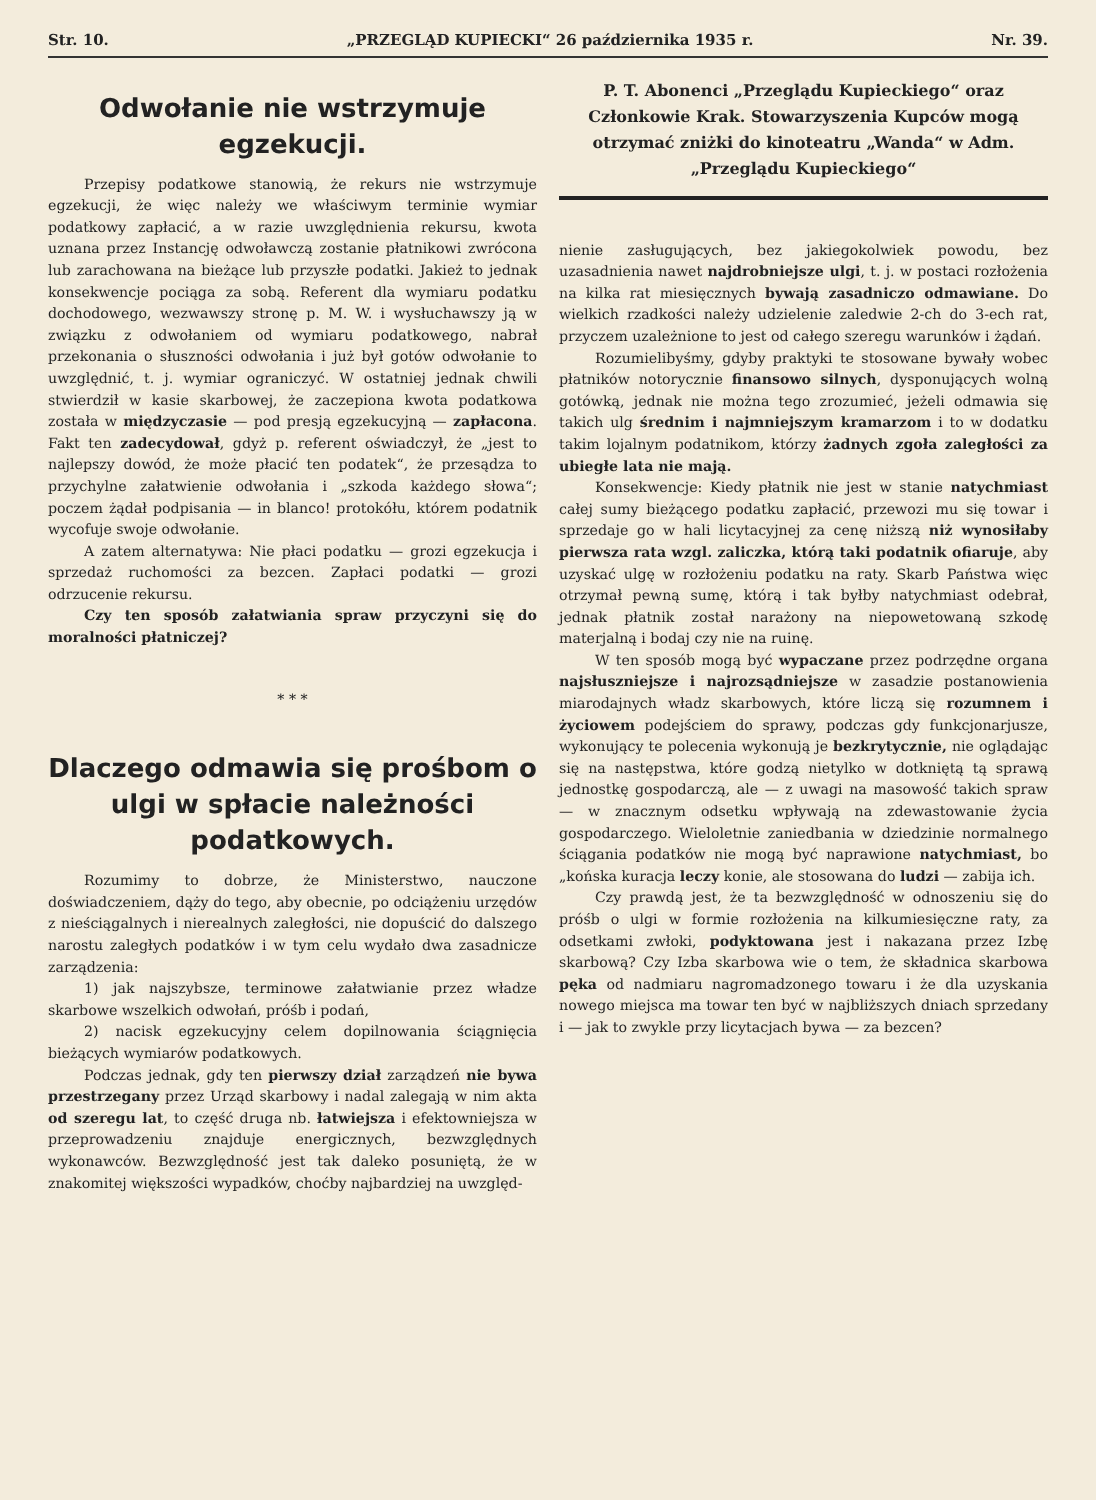Str. 10. „PRZEGLĄD KUPIECKI“ 26 października 1935 r. Nr. 39.
Odwołanie nie wstrzymuje egzekucji.
Przepisy podatkowe stanowią, że rekurs nie wstrzymuje egzekucji, że więc należy we właściwym terminie wymiar podatkowy zapłacić, a w razie uwzględnienia rekursu, kwota uznana przez Instancję odwoławczą zostanie płatnikowi zwrócona lub zarachowana na bieżące lub przyszłe podatki. Jakież to jednak konsekwencje pociąga za sobą. Referent dla wymiaru podatku dochodowego, wezwawszy stronę p. M. W. i wysłuchawszy ją w związku z odwołaniem od wymiaru podatkowego, nabrał przekonania o słuszności odwołania i już był gotów odwołanie to uwzględnić, t. j. wymiar ograniczyć. W ostatniej jednak chwili stwierdził w kasie skarbowej, że zaczepiona kwota podatkowa została w międzyczasie — pod presją egzekucyjną — zapłacona. Fakt ten zadecydował, gdyż p. referent oświadczył, że „jest to najlepszy dowód, że może płacić ten podatek“, że przesądza to przychylne załatwienie odwołania i „szkoda każdego słowa“; poczem żądał podpisania — in blanco! protokółu, którem podatnik wycofuje swoje odwołanie.
A zatem alternatywa: Nie płaci podatku — grozi egzekucja i sprzedaż ruchomości za bezcen. Zapłaci podatki — grozi odrzucenie rekursu.
Czy ten sposób załatwiania spraw przyczyni się do moralności płatniczej?
* * *
Dlaczego odmawia się prośbom o ulgi w spłacie należności podatkowych.
Rozumimy to dobrze, że Ministerstwo, nauczone doświadczeniem, dąży do tego, aby obecnie, po odciążeniu urzędów z nieściągalnych i nierealnych zaległości, nie dopuścić do dalszego narostu zaległych podatków i w tym celu wydało dwa zasadnicze zarządzenia:
1) jak najszybsze, terminowe załatwianie przez władze skarbowe wszelkich odwołań, próśb i podań,
2) nacisk egzekucyjny celem dopilnowania ściągnięcia bieżących wymiarów podatkowych.
Podczas jednak, gdy ten pierwszy dział zarządzeń nie bywa przestrzegany przez Urząd skarbowy i nadal zalegają w nim akta od szeregu lat, to część druga nb. łatwiejsza i efektowniejsza w przeprowadzeniu znajduje energicznych, bezwzględnych wykonawców. Bezwzględność jest tak daleko posuniętą, że w znakomitej większości wypadków, choćby najbardziej na uwzględ-
P. T. Abonenci „Przeglądu Kupieckiego“ oraz Członkowie Krak. Stowarzyszenia Kupców mogą otrzymać zniżki do kinoteatru „Wanda“ w Adm. „Przeglądu Kupieckiego“
nienie zasługujących, bez jakiegokolwiek powodu, bez uzasadnienia nawet najdrobniejsze ulgi, t. j. w postaci rozłożenia na kilka rat miesięcznych bywają zasadniczo odmawiane. Do wielkich rzadkości należy udzielenie zaledwie 2-ch do 3-ech rat, przyczem uzależnione to jest od całego szeregu warunków i żądań.
Rozumielibyśmy, gdyby praktyki te stosowane bywały wobec płatników notorycznie finansowo silnych, dysponujących wolną gotówką, jednak nie można tego zrozumieć, jeżeli odmawia się takich ulg średnim i najmniejszym kramarzom i to w dodatku takim lojalnym podatnikom, którzy żadnych zgoła zaległości za ubiegłe lata nie mają.
Konsekwencje: Kiedy płatnik nie jest w stanie natychmiast całej sumy bieżącego podatku zapłacić, przewozi mu się towar i sprzedaje go w hali licytacyjnej za cenę niższą niż wynosiłaby pierwsza rata wzgl. zaliczka, którą taki podatnik ofiaruje, aby uzyskać ulgę w rozłożeniu podatku na raty. Skarb Państwa więc otrzymał pewną sumę, którą i tak byłby natychmiast odebrał, jednak płatnik został narażony na niepowetowaną szkodę materjalną i bodaj czy nie na ruinę.
W ten sposób mogą być wypaczane przez podrzędne organa najsłuszniejsze i najrozsądniejsze w zasadzie postanowienia miarodajnych władz skarbowych, które liczą się rozumnem i życiowem podejściem do sprawy, podczas gdy funkcjonarjusze, wykonujący te polecenia wykonują je bezkrytycznie, nie oglądając się na następstwa, które godzą nietylko w dotkniętą tą sprawą jednostkę gospodarczą, ale — z uwagi na masowość takich spraw — w znacznym odsetku wpływają na zdewastowanie życia gospodarczego. Wieloletnie zaniedbania w dziedzinie normalnego ściągania podatków nie mogą być naprawione natychmiast, bo „końska kuracja leczy konie, ale stosowana do ludzi — zabija ich.
Czy prawdą jest, że ta bezwzględność w odnoszeniu się do próśb o ulgi w formie rozłożenia na kilkumiesięczne raty, za odsetkami zwłoki, podyktowana jest i nakazana przez Izbę skarbową? Czy Izba skarbowa wie o tem, że składnica skarbowa pęka od nadmiaru nagromadzonego towaru i że dla uzyskania nowego miejsca ma towar ten być w najbliższych dniach sprzedany i — jak to zwykle przy licytacjach bywa — za bezcen?